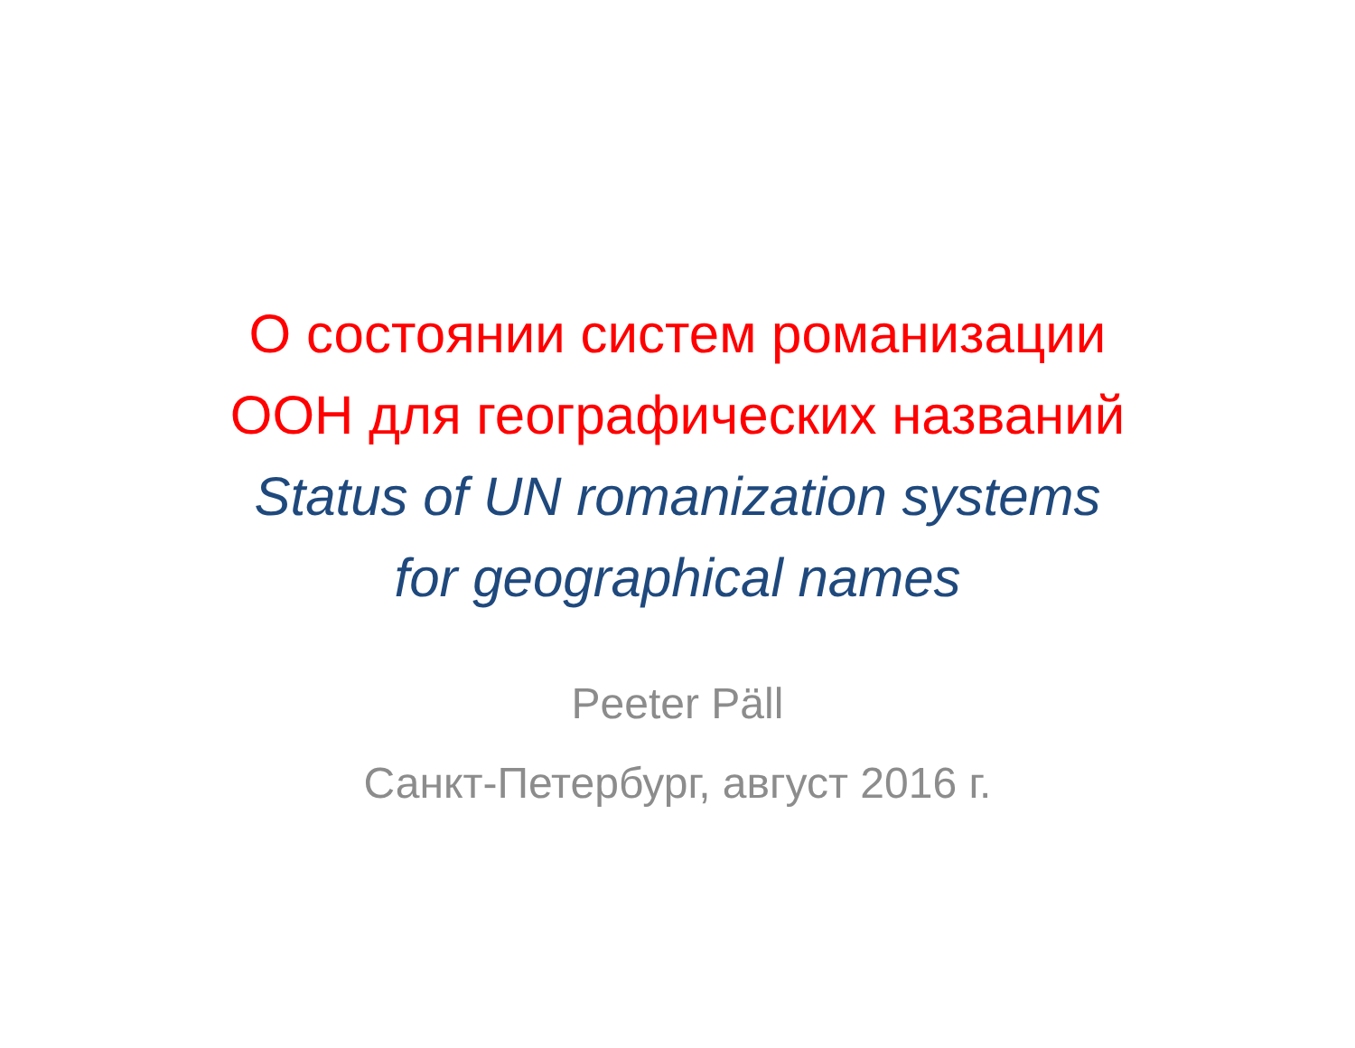О состоянии систем романизации
ООН для географических названий
Status of UN romanization systems
for geographical names
Peeter Päll
Санкт-Петербург, август 2016 г.